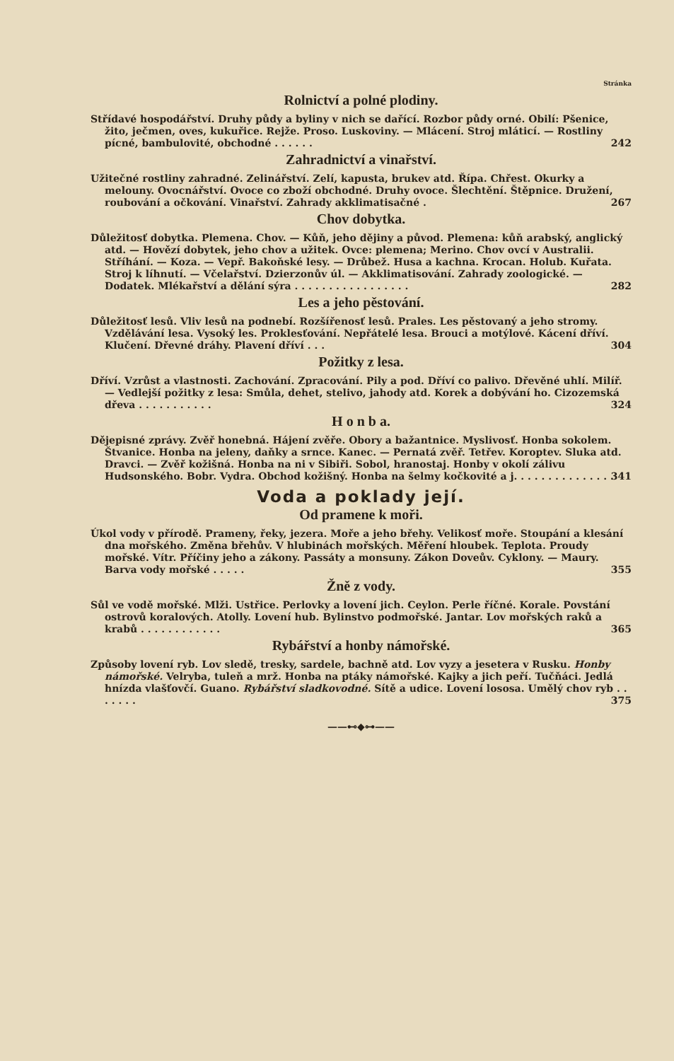Stránka
Rolnictví a polné plodiny.
Střídavé hospodářství. Druhy půdy a byliny v nich se dařící. Rozbor půdy orné. Obilí: Pšenice, žito, ječmen, oves, kukuřice. Rejže. Proso. Luskoviny. — Mlácení. Stroj mláticí. — Rostliny pícné, bambulovité, obchodné . . . . . . 242
Zahradnictví a vinařství.
Užitečné rostliny zahradné. Zelinářství. Zelí, kapusta, brukev atd. Řípa. Chřest. Okurky a melouny. Ovocnářství. Ovoce co zboží obchodné. Druhy ovoce. Šlechtění. Štěpnice. Družení, roubování a očkování. Vinařství. Zahrady akklimatisačné . 267
Chov dobytka.
Důležitosť dobytka. Plemena. Chov. — Kůň, jeho dějiny a původ. Plemena: kůň arabský, anglický atd. — Hovězí dobytek, jeho chov a užitek. Ovce: plemena; Merino. Chov ovcí v Australii. Stříhání. — Koza. — Vepř. Bakoňské lesy. — Drůbež. Husa a kachna. Krocan. Holub. Kuřata. Stroj k líhnutí. — Včelařství. Dzierzonův úl. — Akklimatisování. Zahrady zoologické. — Dodatek. Mlékařství a dělání sýra . . . . . . . . . . . . . . . . . 282
Les a jeho pěstování.
Důležitosť lesů. Vliv lesů na podnebí. Rozšířenosť lesů. Prales. Les pěstovaný a jeho stromy. Vzdělávání lesa. Vysoký les. Proklesťování. Nepřátelé lesa. Brouci a motýlové. Kácení dříví. Klučení. Dřevné dráhy. Plavení dříví . . . 304
Požitky z lesa.
Dříví. Vzrůst a vlastnosti. Zachování. Zpracování. Pily a pod. Dříví co palivo. Dřevěné uhlí. Milíř. — Vedlejší požitky z lesa: Smůla, dehet, stelivo, jahody atd. Korek a dobývání ho. Cizozemská dřeva . . . . . . . . . . . 324
H o n b a.
Dějepisné zprávy. Zvěř honebná. Hájení zvěře. Obory a bažantnice. Myslivosť. Honba sokolem. Štvanice. Honba na jeleny, daňky a srnce. Kanec. — Pernatá zvěř. Tetřev. Koroptev. Sluka atd. Dravci. — Zvěř kožišná. Honba na ni v Sibiři. Sobol, hranostaj. Honby v okolí zálivu Hudsonského. Bobr. Vydra. Obchod kožišný. Honba na šelmy kočkovité a j. . . . . . . . . . . . . . . 341
Voda a poklady její.
Od pramene k moři.
Úkol vody v přírodě. Prameny, řeky, jezera. Moře a jeho břehy. Velikosť moře. Stoupání a klesání dna mořského. Změna břehův. V hlubinách mořských. Měření hloubek. Teplota. Proudy mořské. Vítr. Příčiny jeho a zákony. Passáty a monsuny. Zákon Doveův. Cyklony. — Maury. Barva vody mořské . . . . . 355
Žně z vody.
Sůl ve vodě mořské. Mlži. Ustřice. Perlovky a lovení jich. Ceylon. Perle říčné. Korale. Povstání ostrovů koralových. Atolly. Lovení hub. Bylinstvo podmořské. Jantar. Lov mořských raků a krabů . . . . . . . . . . . . 365
Rybářství a honby námořské.
Způsoby lovení ryb. Lov sledě, tresky, sardele, bachně atd. Lov vyzy a jesetera v Rusku. Honby námořské. Velryba, tuleň a mrž. Honba na ptáky námořské. Kajky a jich peří. Tučňáci. Jedlá hnízda vlašťovčí. Guano. Rybářství sladkovodné. Sítě a udice. Lovení lososa. Umělý chov ryb . . . . . . . 375
——⊷◆⊶——